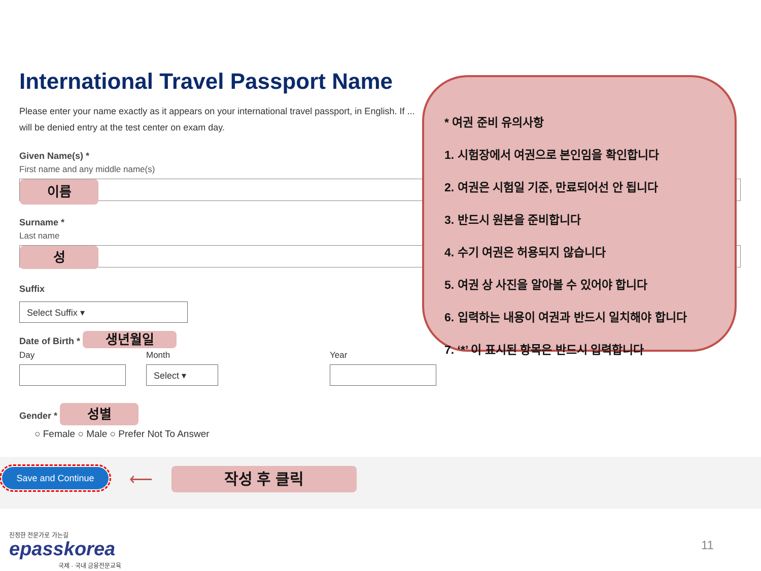International Travel Passport Name
Please enter your name exactly as it appears on your international travel passport, in English. If ... will be denied entry at the test center on exam day.
Given Name(s) *
First name and any middle name(s)
이름
Surname *
Last name
성
Suffix
Select Suffix ▾
Date of Birth * 생년월일
Day Month
Select ▾
Year
Gender * 성별
○ Female ○ Male ○ Prefer Not To Answer
* 여권 준비 유의사항
1. 시험장에서 여권으로 본인임을 확인합니다
2. 여권은 시험일 기준, 만료되어선 안 됩니다
3. 반드시 원본을 준비합니다
4. 수기 여권은 허용되지 않습니다
5. 여권 상 사진을 알아볼 수 있어야 합니다
6. 입력하는 내용이 여권과 반드시 일치해야 합니다
7. ‘*’ 이 표시된 항목은 반드시 입력합니다
Save and Continue ⟵ 작성 후 클릭
진정한 전문가로 가는길
epasskorea
국제 · 국내 금융전문교육
11